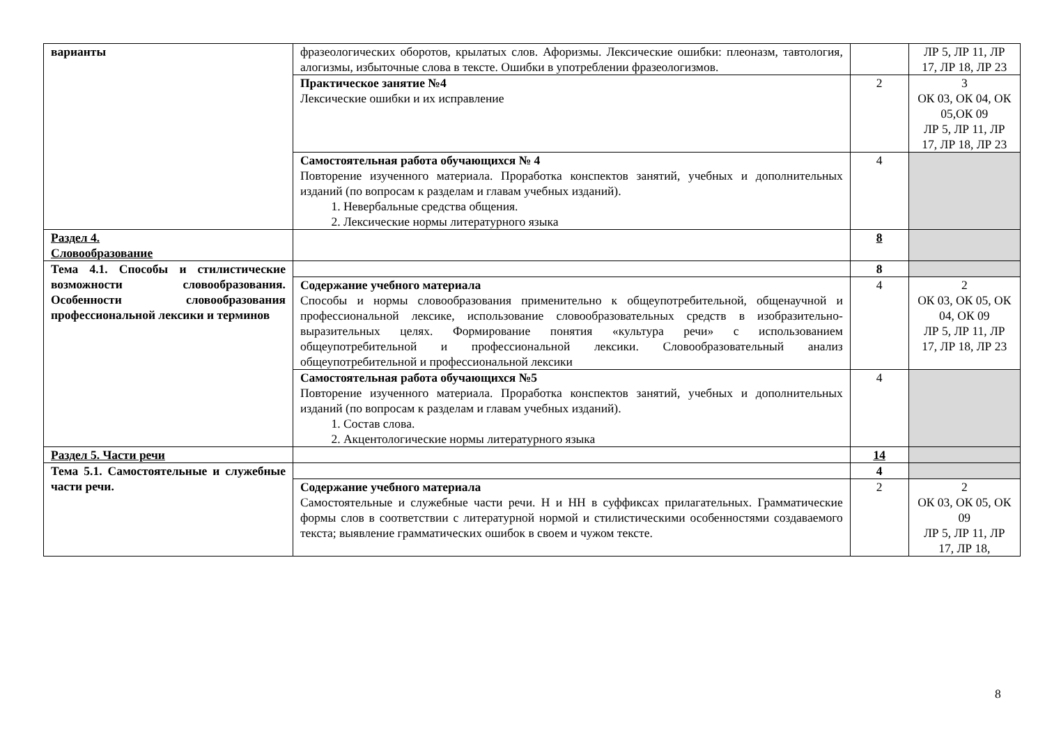| варианты | фразеологических оборотов, крылатых слов. Афоризмы. Лексические ошибки: плеоназм, тавтология, алогизмы, избыточные слова в тексте. Ошибки в употреблении фразеологизмов. | | ЛР 5, ЛР 11, ЛР 17, ЛР 18, ЛР 23 |
| | Практическое занятие №4 Лексические ошибки и их исправление | 2 | 3 ОК 03, ОК 04, ОК 05,ОК 09 ЛР 5, ЛР 11, ЛР 17, ЛР 18, ЛР 23 |
| | Самостоятельная работа обучающихся № 4 Повторение изученного материала. Проработка конспектов занятий, учебных и дополнительных изданий (по вопросам к разделам и главам учебных изданий). 1. Невербальные средства общения. 2. Лексические нормы литературного языка | 4 | |
| Раздел 4. Словообразование | | 8 | |
| Тема 4.1. Способы и стилистические возможности словообразования. Особенности словообразования профессиональной лексики и терминов | | 8 | |
| | Содержание учебного материала Способы и нормы словообразования применительно к общеупотребительной, общенаучной и профессиональной лексике, использование словообразовательных средств в изобразительно-выразительных целях. Формирование понятия «культура речи» с использованием общеупотребительной и профессиональной лексики. Словообразовательный анализ общеупотребительной и профессиональной лексики | 4 | 2 ОК 03, ОК 05, ОК 04, ОК 09 ЛР 5, ЛР 11, ЛР 17, ЛР 18, ЛР 23 |
| | Самостоятельная работа обучающихся №5 Повторение изученного материала. Проработка конспектов занятий, учебных и дополнительных изданий (по вопросам к разделам и главам учебных изданий). 1. Состав слова. 2. Акцентологические нормы литературного языка | 4 | |
| Раздел 5. Части речи | | 14 | |
| Тема 5.1. Самостоятельные и служебные части речи. | | 4 | |
| | Содержание учебного материала Самостоятельные и служебные части речи. Н и НН в суффиксах прилагательных. Грамматические формы слов в соответствии с литературной нормой и стилистическими особенностями создаваемого текста; выявление грамматических ошибок в своем и чужом тексте. | 2 | 2 ОК 03, ОК 05, ОК 09 ЛР 5, ЛР 11, ЛР 17, ЛР 18, |
8